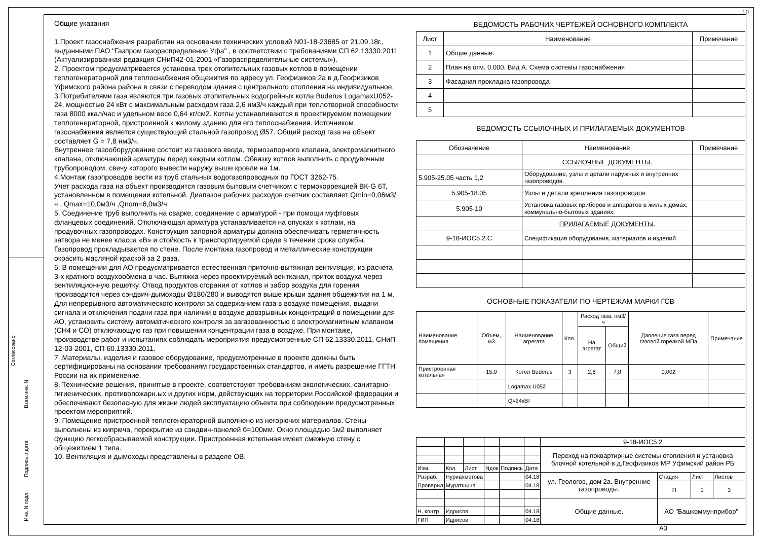10
Согласовано:
Взам.инв. N
Подпись и дата
Инв. N подл.
Общие указания
1.Проект газоснабжения разработан на основании технических условий N01-18-23685 от 21.09.18г., выданными ПАО "Газпром газораспределение Уфа" , в соответствии с требованиями СП 62.13330.2011 (Актуализированная редакция СНиП42-01-2001 «Газораспределительные системы»).
2. Проектом предусматривается установка трех отопительных газовых котлов в помещении теплогенераторной для теплоснабжения общежития по адресу ул. Геофизиков 2а в д.Геофизиков Уфимского района района в связи с переводом здания с центрального отопления на индивидуальное.
3.Потребителями газа являются три газовых отопительных водогрейных котла Buderus LogamaxU052-24, мощностью 24 кВт с максимальным расходом газа 2,6 нм3/ч каждый при теплотворной способности газа 8000 ккал/час и удельном весе 0,64 кг/см2. Котлы устанавливаются в проектируемом помещении теплогенераторной, пристроенной к жилому зданию для его теплоснабжения. Источником газоснабжения является существующий стальной газопровод Ø57. Общий расход газа на объект составляет G = 7,8 нм3/ч.
Внутреннее газооборудование состоит из газового ввода, термозапорного клапана, электромагнитного клапана, отключающей арматуры перед каждым котлом. Обвязку котлов выполнить с продувочным трубопроводом, свечу которого вывести наружу выше кровли на 1м.
4.Монтаж газопроводов вести из труб стальных водогазопроводных по ГОСТ 3262-75.
Учет расхода газа на объект производится газовым бытовым счетчиком с термокоррекцией ВК-G 6Т, установленном в помещении котельной. Диапазон рабочих расходов счетчик составляет Qmin=0,06м3/ч , Qmax=10,0м3/ч ,Qnom=6,0м3/ч.
5. Соединение труб выполнить на сварке, соединение с арматурой - при помощи муфтовых фланцевых соединений. Отключающая арматура устанавливается на опусках к котлам, на продувочных газопроводах. Конструкция запорной арматуры должна обеспечивать герметичность затвора не менее класса «В» и стойкость к транспортируемой среде в течении срока службы. Газопровод прокладывается по стене. После монтажа газопровод и металлические конструкции окрасить масляной краской за 2 раза.
6. В помещении для АО предусматривается естественная приточно-вытяжная вентиляция, из расчета 3-х кратного воздухообмена в час. Вытяжка через проектируемый вентканал, приток воздуха через вентиляционную решетку. Отвод продуктов сгорания от котлов и забор воздуха для горения производится через сэндвич-дымоходы Ø180/280 и выводятся выше крыши здания общежития на 1 м. Для непрерывного автоматического контроля за содержанием газа в воздухе помещения, выдачи сигнала и отключения подачи газа при наличии в воздухе довзрывных концентраций в помещении для АО, установить систему автоматического контроля за загазованностью с электромагнитным клапаном (СН4 и СО) отключающую газ при повышении концентрации газа в воздухе. При монтаже, производстве работ и испытаниях соблюдать мероприятия предусмотренные СП 62.13330.2011, СНиП 12-03-2001, СП 60.13330.2011.
7 .Материалы, изделия и газовое оборудование, предусмотренные в проекте должны быть сертифицированы на основании требованиям государственных стандартов, и иметь разрешение ГГТН России на их применение.
8. Технические решения, принятые в проекте, соответствуют требованиям экологических, санитарно-гигиенических, противопожарн.ых и других норм, действующих на территории Российской федерации и обеспечивают безопасную для жизни людей эксплуатацию объекта при соблюдении предусмотренных проектом мероприятий.
9. Помещение пристроенной теплогенераторной выполнено из негорючих материалов. Стены выполнены из кипрмча, перекрытие из сэндвич-панелей б=100мм. Окно площадью 1м2 выполняет функцию легкосбрасываемой конструкции. Пристроенная котельная имеет смежную стену с общежитием 1 типа.
10. Вентиляция и дымоходы представлены в разделе ОВ.
ВЕДОМОСТЬ РАБОЧИХ ЧЕРТЕЖЕЙ ОСНОВНОГО КОМПЛЕКТА
| Лист | Наименование | Примечание |
| --- | --- | --- |
| 1 | Общие данные. | |
| 2 | План на отм. 0.000. Вид А. Схема системы газоснабжения | |
| 3 | Фасадная прокладка газопровода | |
| 4 | | |
| 5 | | |
ВЕДОМОСТЬ ССЫЛОЧНЫХ И ПРИЛАГАЕМЫХ ДОКУМЕНТОВ
| Обозначение | Наименование | Примечание |
| --- | --- | --- |
| | ССЫЛОЧНЫЕ ДОКУМЕНТЫ. | |
| 5.905-25.05 часть 1,2 | Оборудование, узлы и детали наружных и внутренних газопроводов. | |
| 5.905-18.05 | Узлы и детали крепления газопроводов | |
| 5.905-10 | Установка газовых приборов и аппаратов в жилых домах, коммунально-бытовых зданиях. | |
| | ПРИЛАГАЕМЫЕ ДОКУМЕНТЫ. | |
| 9-18-ИОС5.2.С | Спецификация оборудования, материалов и изделий. | |
ОСНОВНЫЕ ПОКАЗАТЕЛИ ПО ЧЕРТЕЖАМ МАРКИ ГСВ
| Наименование помещения | Объем, м3 | Наименование агрегата | Кол. | Расход газа, нм3/ч | | Давление газа перед газовой горелкой МПа | Примечание |
| --- | --- | --- | --- | --- | --- | --- | --- |
| | | | | На агрегат | Общий | | |
| Пристроенная котельная | 15,0 | Котел Buderus | 3 | 2,6 | 7,8 | 0,002 | |
| | | Logamax U052 | | | | | |
| | | Q=24кВт | | | | | |
| | | | | | | 9-18-ИОС5.2 | | | |
| | | | | | | Переход на поквартирные системы отопления и установка блочной котельной в д.Геофизиков МР Уфимский район РБ | | | |
| Изм. | Кол. | Лист | Nдок | Подпись | Дата | | | | |
| Разраб. | Нуриахметова | | | | 04.18 | ул. Геологов, дом 2а. Внутренние газопроводы. | Стадия | Лист | Листов |
| Проверил | Муратшина | | | | 04.18 | | П | 1 | 3 |
| | | | | | | Общие данные. | АО "Башкоммунприбор" | | |
| Н. контр | Идрисов | | | | 04.18 | | | | |
| ГИП | Идрисов | | | | 04.18 | | | | |
А3